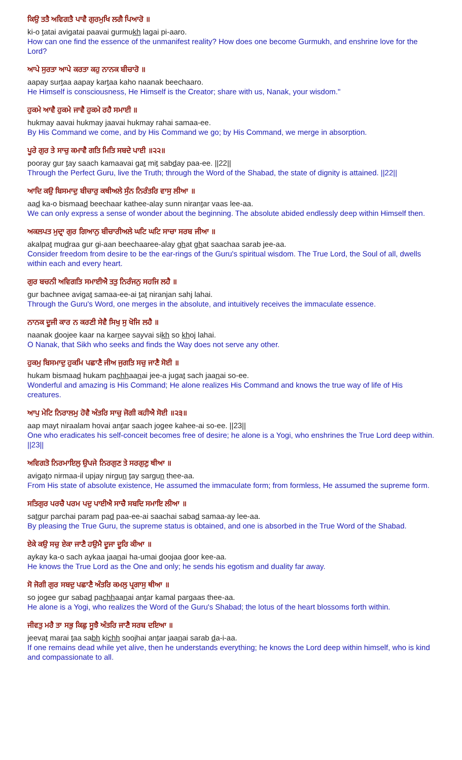ਕਿਉ ਤਤੈ ਅਵਿਗਤੈ ਪਾਵੈ ਗੁਰਮੁਖਿ ਲਗੈ ਪਿਆਰੋ ॥
ki-o tatai avigatai paavai gurmukh lagai pi-aaro.
How can one find the essence of the unmanifest reality? How does one become Gurmukh, and enshrine love for the Lord?
ਆਪੇ ਸੁਰਤਾ ਆਪੇ ਕਰਤਾ ਕਹੁ ਨਾਨਕ ਬੀਚਾਰੋ ॥
aapay surtaa aapay kartaa kaho naanak beechaaro.
He Himself is consciousness, He Himself is the Creator; share with us, Nanak, your wisdom."
ਹੁਕਮੇ ਆਵੈ ਹੁਕਮੇ ਜਾਵੈ ਹੁਕਮੇ ਰਹੈ ਸਮਾਈ ॥
hukmay aavai hukmay jaavai hukmay rahai samaa-ee.
By His Command we come, and by His Command we go; by His Command, we merge in absorption.
ਪੂਰੇ ਗੁਰ ਤੇ ਸਾਚੁ ਕਮਾਵੈ ਗਤਿ ਮਿਤਿ ਸਬਦੇ ਪਾਈ ॥੨੨॥
pooray gur tay saach kamaavai gat mit sabday paa-ee. ||22||
Through the Perfect Guru, live the Truth; through the Word of the Shabad, the state of dignity is attained. ||22||
ਆਦਿ ਕਉ ਬਿਸਮਾਦੁ ਬੀਚਾਰੁ ਕਥੀਅਲੇ ਸੁੰਨ ਨਿਰੰਤਰਿ ਵਾਸੁ ਲੀਆ ॥
aad ka-o bismaad beechaar kathee-alay sunn nirantar vaas lee-aa.
We can only express a sense of wonder about the beginning. The absolute abided endlessly deep within Himself then.
ਅਕਲਪਤ ਮੁਦ੍ਰਾ ਗੁਰ ਗਿਆਨੁ ਬੀਚਾਰੀਅਲੇ ਘਟਿ ਘਟਿ ਸਾਚਾ ਸਰਬ ਜੀਆ ॥
akalpat mudraa gur gi-aan beechaaree-alay ghat ghat saachaa sarab jee-aa.
Consider freedom from desire to be the ear-rings of the Guru's spiritual wisdom. The True Lord, the Soul of all, dwells within each and every heart.
ਗੁਰ ਬਚਨੀ ਅਵਿਗਤਿ ਸਮਾਈਐ ਤਤੁ ਨਿਰੰਜਨੁ ਸਹਜਿ ਲਹੈ ॥
gur bachnee avigat samaa-ee-ai tat niranjan sahj lahai.
Through the Guru's Word, one merges in the absolute, and intuitively receives the immaculate essence.
ਨਾਨਕ ਦੂਜੀ ਕਾਰ ਨ ਕਰਣੀ ਸੇਵੈ ਸਿਖੁ ਸੁ ਖੋਜਿ ਲਹੈ ॥
naanak doojee kaar na karnee sayvai sikh so khoj lahai.
O Nanak, that Sikh who seeks and finds the Way does not serve any other.
ਹੁਕਮੁ ਬਿਸਮਾਦੁ ਹੁਕਮਿ ਪਛਾਣੈ ਜੀਅ ਜੁਗਤਿ ਸਚੁ ਜਾਣੈ ਸੋਈ ॥
hukam bismaad hukam pachhaanai jee-a jugat sach jaanai so-ee.
Wonderful and amazing is His Command; He alone realizes His Command and knows the true way of life of His creatures.
ਆਪੁ ਮੇਟਿ ਨਿਰਾਲਮੁ ਹੋਵੈ ਅੰਤਰਿ ਸਾਚੁ ਜੋਗੀ ਕਹੀਐ ਸੋਈ ॥੨੩॥
aap mayt niraalam hovai antar saach jogee kahee-ai so-ee. ||23||
One who eradicates his self-conceit becomes free of desire; he alone is a Yogi, who enshrines the True Lord deep within. ||23||
ਅਵਿਗਤੋ ਨਿਰਮਾਇਲੁ ਉਪਜੇ ਨਿਰਗੁਣ ਤੇ ਸਰਗੁਣੁ ਥੀਆ ॥
avigato nirmaa-il upjay nirgun tay sargun thee-aa.
From His state of absolute existence, He assumed the immaculate form; from formless, He assumed the supreme form.
ਸਤਿਗੁਰ ਪਰਚੈ ਪਰਮ ਪਦੁ ਪਾਈਐ ਸਾਚੈ ਸਬਦਿ ਸਮਾਇ ਲੀਆ ॥
satgur parchai param pad paa-ee-ai saachai sabad samaa-ay lee-aa.
By pleasing the True Guru, the supreme status is obtained, and one is absorbed in the True Word of the Shabad.
ਏਕੇ ਕਉ ਸਚੁ ਏਕਾ ਜਾਣੈ ਹਉਮੈ ਦੂਜਾ ਦੂਰਿ ਕੀਆ ॥
aykay ka-o sach aykaa jaanai ha-umai doojaa door kee-aa.
He knows the True Lord as the One and only; he sends his egotism and duality far away.
ਸੋ ਜੋਗੀ ਗੁਰ ਸਬਦੁ ਪਛਾਣੈ ਅੰਤਰਿ ਕਮਲੁ ਪ੍ਰਗਾਸੁ ਥੀਆ ॥
so jogee gur sabad pachhaanai antar kamal pargaas thee-aa.
He alone is a Yogi, who realizes the Word of the Guru's Shabad; the lotus of the heart blossoms forth within.
ਜੀਵਤੁ ਮਰੈ ਤਾ ਸਭੁ ਕਿਛੁ ਸੂਝੈ ਅੰਤਰਿ ਜਾਣੈ ਸਰਬ ਦਇਆ ॥
jeevat marai taa sabh kichh soojhai antar jaanai sarab da-i-aa.
If one remains dead while yet alive, then he understands everything; he knows the Lord deep within himself, who is kind and compassionate to all.